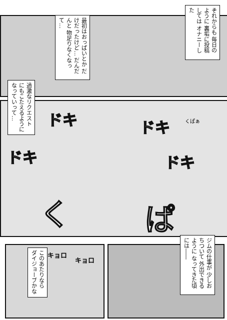それからも 毎日のように 裏垢に投稿しては オナニーした
最初はおっぱいとか だけだったけど… だんだんと 物足りなくなって…
過激なリクエスト にもこたえるように なっていって…
ドキ ドキ
ドキ ドキ
く ぱ
くぱぁ
ジムの仕事が 少しおちついて 外出できるように なってきた頃には――
このあたりなら ダイジョーブかな
キョロ
キョロ